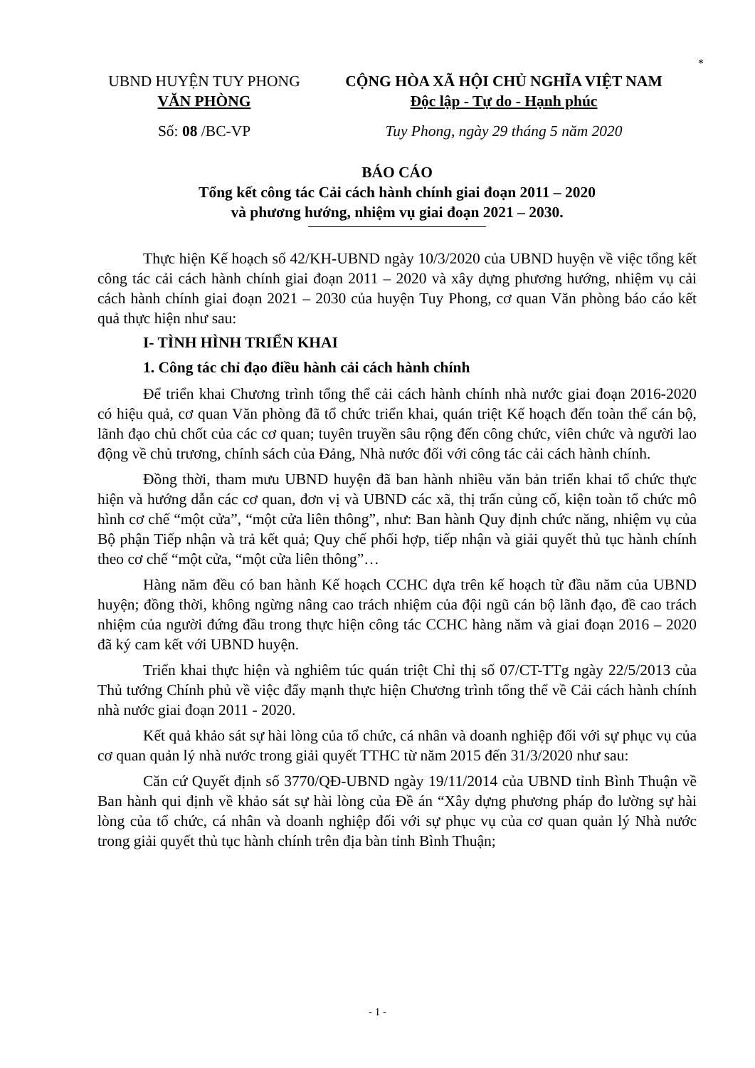*
UBND HUYỆN TUY PHONG
VĂN PHÒNG
CỘNG HÒA XÃ HỘI CHỦ NGHĨA VIỆT NAM
Độc lập - Tự do - Hạnh phúc
Số: 08 /BC-VP Tuy Phong, ngày 29 tháng 5 năm 2020
BÁO CÁO
Tổng kết công tác Cải cách hành chính giai đoạn 2011 – 2020
và phương hướng, nhiệm vụ giai đoạn 2021 – 2030.
Thực hiện Kế hoạch số 42/KH-UBND ngày 10/3/2020 của UBND huyện về việc tổng kết công tác cải cách hành chính giai đoạn 2011 – 2020 và xây dựng phương hướng, nhiệm vụ cải cách hành chính giai đoạn 2021 – 2030 của huyện Tuy Phong, cơ quan Văn phòng báo cáo kết quả thực hiện như sau:
I- TÌNH HÌNH TRIỂN KHAI
1. Công tác chỉ đạo điều hành cải cách hành chính
Để triển khai Chương trình tổng thể cải cách hành chính nhà nước giai đoạn 2016-2020 có hiệu quả, cơ quan Văn phòng đã tổ chức triển khai, quán triệt Kế hoạch đến toàn thể cán bộ, lãnh đạo chủ chốt của các cơ quan; tuyên truyền sâu rộng đến công chức, viên chức và người lao động về chủ trương, chính sách của Đảng, Nhà nước đối với công tác cải cách hành chính.
Đồng thời, tham mưu UBND huyện đã ban hành nhiều văn bản triển khai tổ chức thực hiện và hướng dẫn các cơ quan, đơn vị và UBND các xã, thị trấn củng cố, kiện toàn tổ chức mô hình cơ chế “một cửa”, “một cửa liên thông”, như: Ban hành Quy định chức năng, nhiệm vụ của Bộ phận Tiếp nhận và trả kết quả; Quy chế phối hợp, tiếp nhận và giải quyết thủ tục hành chính theo cơ chế “một cửa, “một cửa liên thông”…
Hàng năm đều có ban hành Kế hoạch CCHC dựa trên kế hoạch từ đầu năm của UBND huyện; đồng thời, không ngừng nâng cao trách nhiệm của đội ngũ cán bộ lãnh đạo, đề cao trách nhiệm của người đứng đầu trong thực hiện công tác CCHC hàng năm và giai đoạn 2016 – 2020 đã ký cam kết với UBND huyện.
Triển khai thực hiện và nghiêm túc quán triệt Chỉ thị số 07/CT-TTg ngày 22/5/2013 của Thủ tướng Chính phủ về việc đẩy mạnh thực hiện Chương trình tổng thể về Cải cách hành chính nhà nước giai đoạn 2011 - 2020.
Kết quả khảo sát sự hài lòng của tổ chức, cá nhân và doanh nghiệp đối với sự phục vụ của cơ quan quản lý nhà nước trong giải quyết TTHC từ năm 2015 đến 31/3/2020 như sau:
Căn cứ Quyết định số 3770/QĐ-UBND ngày 19/11/2014 của UBND tỉnh Bình Thuận về Ban hành qui định về khảo sát sự hài lòng của Đề án “Xây dựng phương pháp đo lường sự hài lòng của tổ chức, cá nhân và doanh nghiệp đối với sự phục vụ của cơ quan quản lý Nhà nước trong giải quyết thủ tục hành chính trên địa bàn tỉnh Bình Thuận;
- 1 -